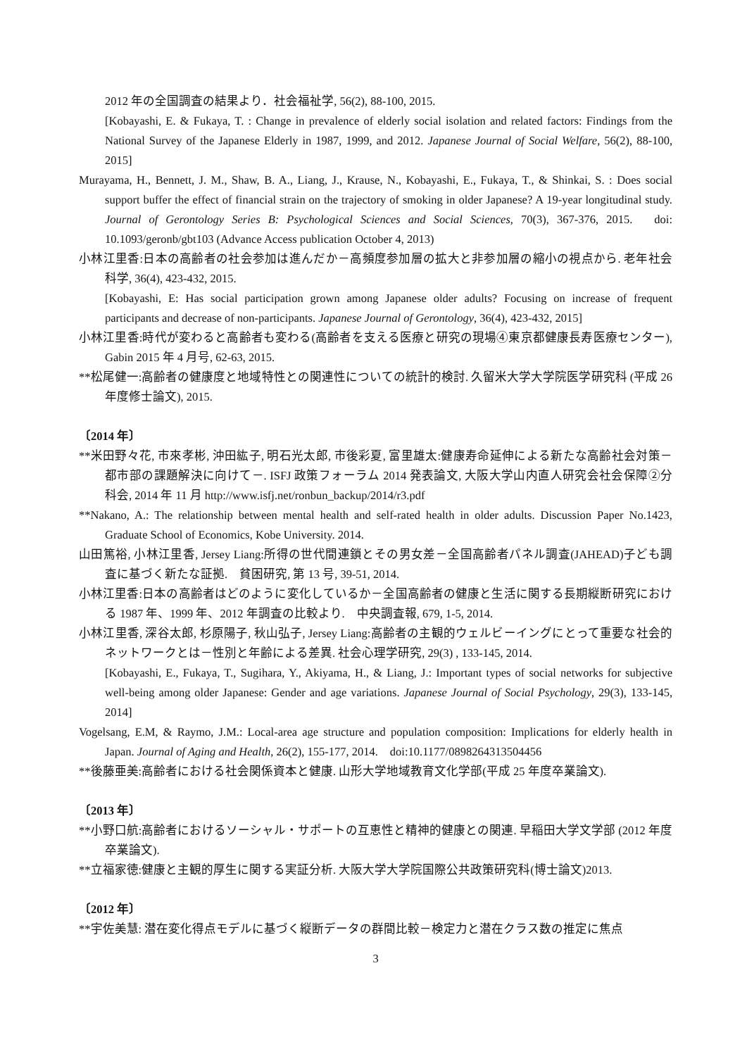2012 年の全国調査の結果より．社会福祉学, 56(2), 88-100, 2015.
[Kobayashi, E. & Fukaya, T. : Change in prevalence of elderly social isolation and related factors: Findings from the National Survey of the Japanese Elderly in 1987, 1999, and 2012. Japanese Journal of Social Welfare, 56(2), 88-100, 2015]
Murayama, H., Bennett, J. M., Shaw, B. A., Liang, J., Krause, N., Kobayashi, E., Fukaya, T., & Shinkai, S. : Does social support buffer the effect of financial strain on the trajectory of smoking in older Japanese? A 19-year longitudinal study. Journal of Gerontology Series B: Psychological Sciences and Social Sciences, 70(3), 367-376, 2015.　doi: 10.1093/geronb/gbt103 (Advance Access publication October 4, 2013)
小林江里香:日本の高齢者の社会参加は進んだか－高頻度参加層の拡大と非参加層の縮小の視点から. 老年社会科学, 36(4), 423-432, 2015.
[Kobayashi, E: Has social participation grown among Japanese older adults? Focusing on increase of frequent participants and decrease of non-participants. Japanese Journal of Gerontology, 36(4), 423-432, 2015]
小林江里香:時代が変わると高齢者も変わる(高齢者を支える医療と研究の現場④東京都健康長寿医療センター), Gabin 2015 年 4 月号, 62-63, 2015.
**松尾健一:高齢者の健康度と地域特性との関連性についての統計的検討. 久留米大学大学院医学研究科 (平成 26 年度修士論文), 2015.
〔2014 年〕
**米田野々花, 市來孝彬, 沖田紘子, 明石光太郎, 市後彩夏, 富里雄太:健康寿命延伸による新たな高齢社会対策－都市部の課題解決に向けて－. ISFJ 政策フォーラム 2014 発表論文, 大阪大学山内直人研究会社会保障②分科会, 2014 年 11 月 http://www.isfj.net/ronbun_backup/2014/r3.pdf
**Nakano, A.: The relationship between mental health and self-rated health in older adults. Discussion Paper No.1423, Graduate School of Economics, Kobe University. 2014.
山田篤裕, 小林江里香, Jersey Liang:所得の世代間連鎖とその男女差－全国高齢者パネル調査(JAHEAD)子ども調査に基づく新たな証拠.　貧困研究, 第 13 号, 39-51, 2014.
小林江里香:日本の高齢者はどのように変化しているか－全国高齢者の健康と生活に関する長期縦断研究における 1987 年、1999 年、2012 年調査の比較より.　中央調査報, 679, 1-5, 2014.
小林江里香, 深谷太郎, 杉原陽子, 秋山弘子, Jersey Liang:高齢者の主観的ウェルビーイングにとって重要な社会的ネットワークとは－性別と年齢による差異. 社会心理学研究, 29(3) , 133-145, 2014.
[Kobayashi, E., Fukaya, T., Sugihara, Y., Akiyama, H., & Liang, J.: Important types of social networks for subjective well-being among older Japanese: Gender and age variations. Japanese Journal of Social Psychology, 29(3), 133-145, 2014]
Vogelsang, E.M, & Raymo, J.M.: Local-area age structure and population composition: Implications for elderly health in Japan. Journal of Aging and Health, 26(2), 155-177, 2014.　doi:10.1177/0898264313504456
**後藤亜美:高齢者における社会関係資本と健康. 山形大学地域教育文化学部(平成 25 年度卒業論文).
〔2013 年〕
**小野口航:高齢者におけるソーシャル・サポートの互恵性と精神的健康との関連. 早稲田大学文学部 (2012 年度卒業論文).
**立福家徳:健康と主観的厚生に関する実証分析. 大阪大学大学院国際公共政策研究科(博士論文)2013.
〔2012 年〕
**宇佐美慧: 潜在変化得点モデルに基づく縦断データの群間比較－検定力と潜在クラス数の推定に焦点
3